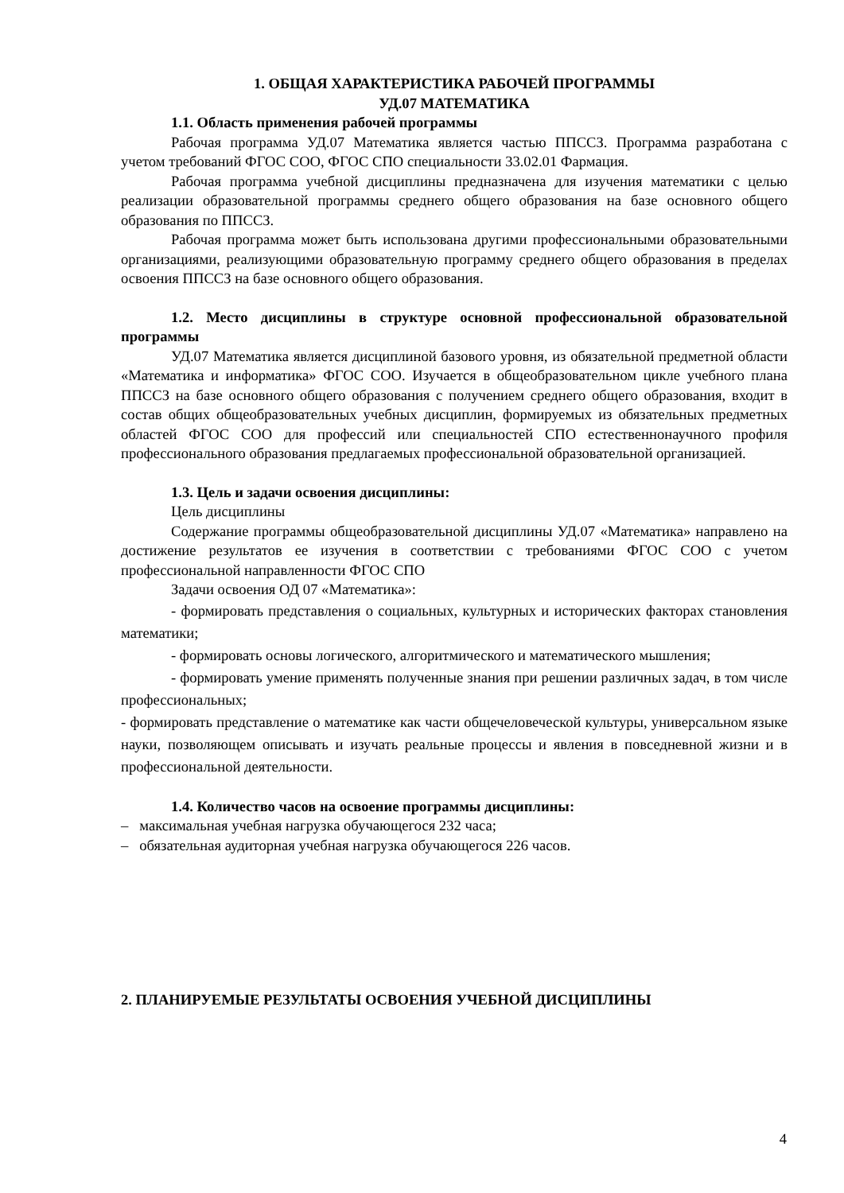1. ОБЩАЯ ХАРАКТЕРИСТИКА РАБОЧЕЙ ПРОГРАММЫ
УД.07 МАТЕМАТИКА
1.1. Область применения рабочей программы
Рабочая программа УД.07 Математика является частью ППССЗ. Программа разработана с учетом требований ФГОС СОО, ФГОС СПО специальности 33.02.01 Фармация.
Рабочая программа учебной дисциплины предназначена для изучения математики с целью реализации образовательной программы среднего общего образования на базе основного общего образования по ППССЗ.
Рабочая программа может быть использована другими профессиональными образовательными организациями, реализующими образовательную программу среднего общего образования в пределах освоения ППССЗ на базе основного общего образования.
1.2. Место дисциплины в структуре основной профессиональной образовательной программы
УД.07 Математика является дисциплиной базового уровня, из обязательной предметной области «Математика и информатика» ФГОС СОО. Изучается в общеобразовательном цикле учебного плана ППССЗ на базе основного общего образования с получением среднего общего образования, входит в состав общих общеобразовательных учебных дисциплин, формируемых из обязательных предметных областей ФГОС СОО для профессий или специальностей СПО естественнонаучного профиля профессионального образования предлагаемых профессиональной образовательной организацией.
1.3. Цель и задачи освоения дисциплины:
Цель дисциплины
Содержание программы общеобразовательной дисциплины УД.07 «Математика» направлено на достижение результатов ее изучения в соответствии с требованиями ФГОС СОО с учетом профессиональной направленности ФГОС СПО
Задачи освоения ОД 07 «Математика»:
- формировать представления о социальных, культурных и исторических факторах становления математики;
- формировать основы логического, алгоритмического и математического мышления;
- формировать умение применять полученные знания при решении различных задач, в том числе профессиональных;
- формировать представление о математике как части общечеловеческой культуры, универсальном языке науки, позволяющем описывать и изучать реальные процессы и явления в повседневной жизни и в профессиональной деятельности.
1.4. Количество часов на освоение программы дисциплины:
– максимальная учебная нагрузка обучающегося 232 часа;
– обязательная аудиторная учебная нагрузка обучающегося 226 часов.
2. ПЛАНИРУЕМЫЕ РЕЗУЛЬТАТЫ ОСВОЕНИЯ УЧЕБНОЙ ДИСЦИПЛИНЫ
4